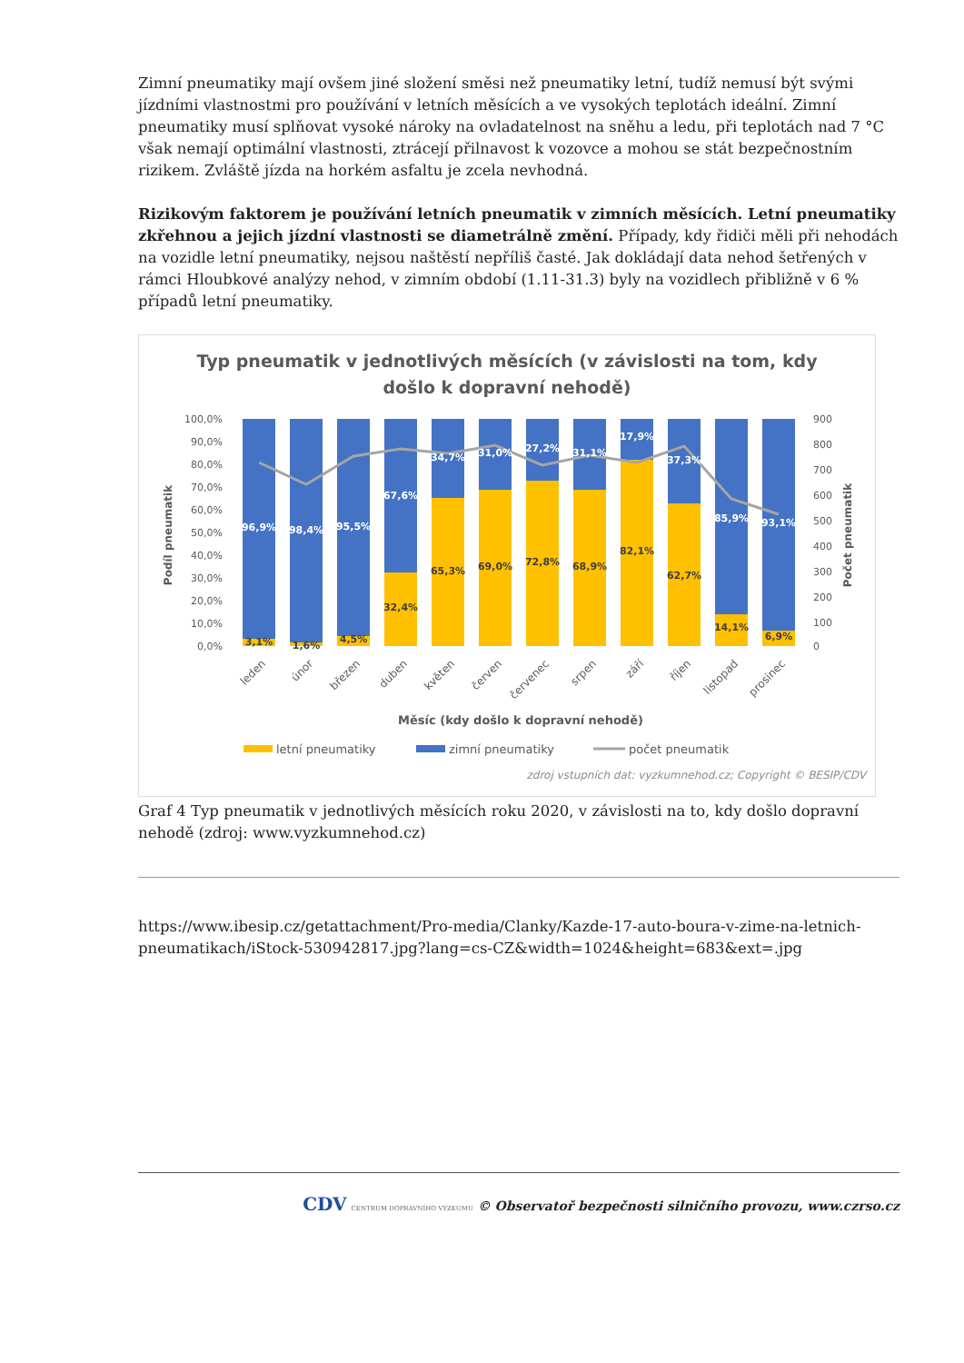Zimní pneumatiky mají ovšem jiné složení směsi než pneumatiky letní, tudíž nemusí být svými jízdními vlastnostmi pro používání v letních měsících a ve vysokých teplotách ideální. Zimní pneumatiky musí splňovat vysoké nároky na ovladatelnost na sněhu a ledu, při teplotách nad 7 °C však nemají optimální vlastnosti, ztrácejí přilnavost k vozovce a mohou se stát bezpečnostním rizikem. Zvláště jízda na horkém asfaltu je zcela nevhodná.
Rizikovým faktorem je používání letních pneumatik v zimních měsících. Letní pneumatiky zkřehnou a jejich jízdní vlastnosti se diametrálně změní. Případy, kdy řidiči měli při nehodách na vozidle letní pneumatiky, nejsou naštěstí nepříliš časté. Jak dokládají data nehod šetřených v rámci Hloubkové analýzy nehod, v zimním období (1.11-31.3) byly na vozidlech přibližně v 6 % případů letní pneumatiky.
Typ pneumatik v jednotlivých měsících (v závislosti na tom, kdy
došlo k dopravní nehodě)
100,0%
90,0%
80,0%
70,0%
60,0%
50,0%
40,0%
30,0%
20,0%
10,0%
0,0%
900
800
700
600
500
400
300
200
100
0
Podíl pneumatik
Počet pneumatik
96,9%
98,4%
95,5%
67,6%
34,7%
31,0%
27,2%
31,1%
17,9%
37,3%
85,9%
93,1%
3,1%
1,6%
4,5%
32,4%
65,3%
69,0%
72,8%
68,9%
82,1%
62,7%
14,1%
6,9%
leden
únor
březen
duben
květen
červen
červenec
srpen
září
říjen
listopad
prosinec
Měsíc (kdy došlo k dopravní nehodě)
letní pneumatiky
zimní pneumatiky
počet pneumatik
zdroj vstupních dat: vyzkumnehod.cz; Copyright © BESIP/CDV
Graf 4 Typ pneumatik v jednotlivých měsících roku 2020, v závislosti na to, kdy došlo dopravní nehodě (zdroj: www.vyzkumnehod.cz)
https://www.ibesip.cz/getattachment/Pro-media/Clanky/Kazde-17-auto-boura-v-zime-na-letnich-pneumatikach/iStock-530942817.jpg?lang=cs-CZ&width=1024&height=683&ext=.jpg
CDV CENTRUM DOPRAVNÍHO VÝZKUMU © Observatoř bezpečnosti silničního provozu, www.czrso.cz